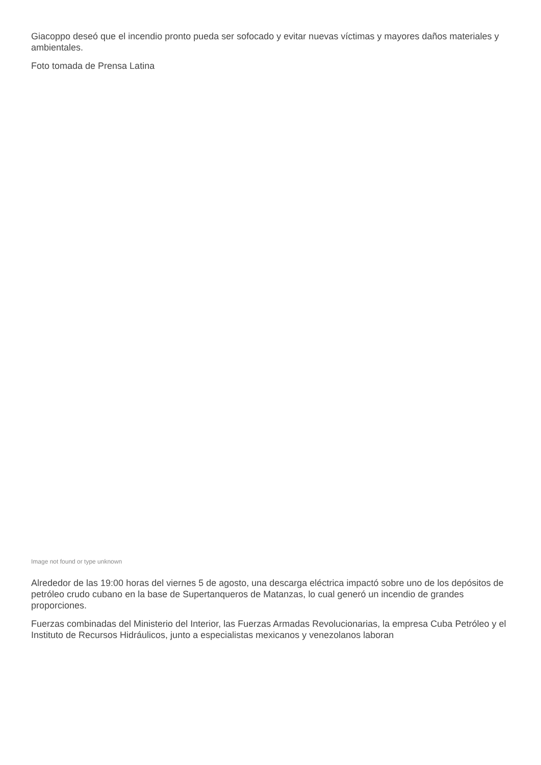Giacoppo deseó que el incendio pronto pueda ser sofocado y evitar nuevas víctimas y mayores daños materiales y ambientales.
Foto tomada de Prensa Latina
Image not found or type unknown
Alrededor de las 19:00 horas del viernes 5 de agosto, una descarga eléctrica impactó sobre uno de los depósitos de petróleo crudo cubano en la base de Supertanqueros de Matanzas, lo cual generó un incendio de grandes proporciones.
Fuerzas combinadas del Ministerio del Interior, las Fuerzas Armadas Revolucionarias, la empresa Cuba Petróleo y el Instituto de Recursos Hidráulicos, junto a especialistas mexicanos y venezolanos laboran